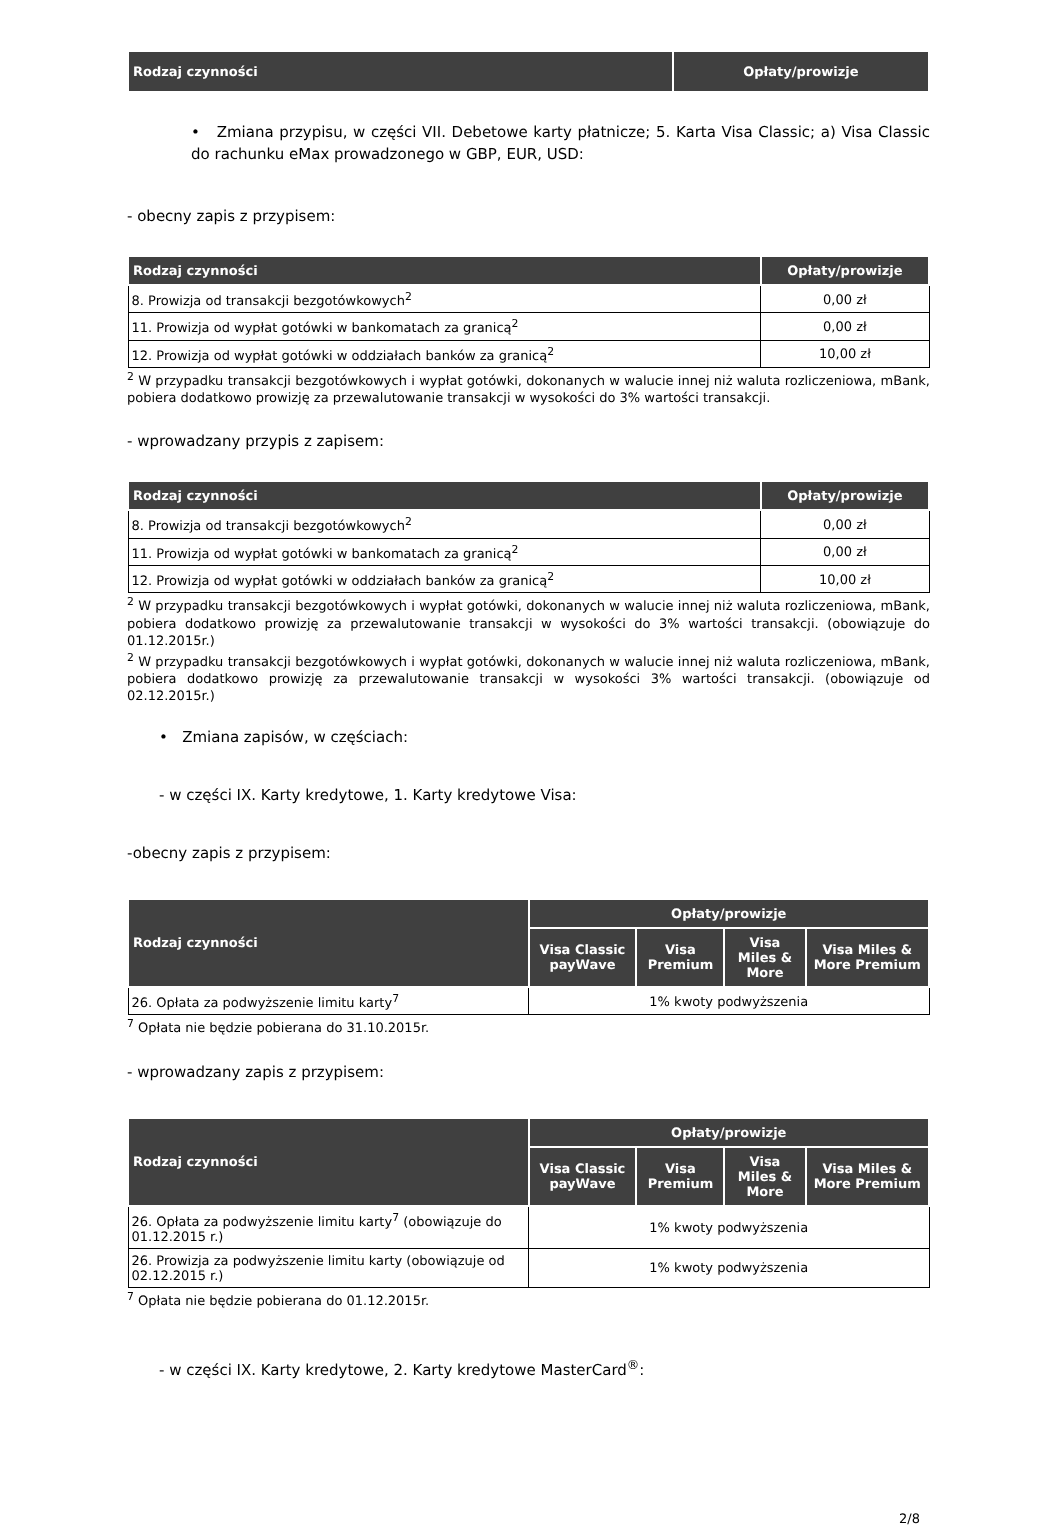| Rodzaj czynności | Opłaty/prowizje |
| --- | --- |
• Zmiana przypisu, w części VII. Debetowe karty płatnicze; 5. Karta Visa Classic; a) Visa Classic do rachunku eMax prowadzonego w GBP, EUR, USD:
- obecny zapis z przypisem:
| Rodzaj czynności | Opłaty/prowizje |
| --- | --- |
| 8. Prowizja od transakcji bezgotówkowych<sup>2</sup> | 0,00 zł |
| 11. Prowizja od wypłat gotówki w bankomatach za granicą<sup>2</sup> | 0,00 zł |
| 12. Prowizja od wypłat gotówki w oddziałach banków za granicą<sup>2</sup> | 10,00 zł |
<sup>2</sup> W przypadku transakcji bezgotówkowych i wypłat gotówki, dokonanych w walucie innej niż waluta rozliczeniowa, mBank, pobiera dodatkowo prowizję za przewalutowanie transakcji w wysokości do 3% wartości transakcji.
- wprowadzany przypis z zapisem:
| Rodzaj czynności | Opłaty/prowizje |
| --- | --- |
| 8. Prowizja od transakcji bezgotówkowych<sup>2</sup> | 0,00 zł |
| 11. Prowizja od wypłat gotówki w bankomatach za granicą<sup>2</sup> | 0,00 zł |
| 12. Prowizja od wypłat gotówki w oddziałach banków za granicą<sup>2</sup> | 10,00 zł |
<sup>2</sup> W przypadku transakcji bezgotówkowych i wypłat gotówki, dokonanych w walucie innej niż waluta rozliczeniowa, mBank, pobiera dodatkowo prowizję za przewalutowanie transakcji w wysokości do 3% wartości transakcji. (obowiązuje do 01.12.2015r.)
<sup>2</sup> W przypadku transakcji bezgotówkowych i wypłat gotówki, dokonanych w walucie innej niż waluta rozliczeniowa, mBank, pobiera dodatkowo prowizję za przewalutowanie transakcji w wysokości 3% wartości transakcji. (obowiązuje od 02.12.2015r.)
• Zmiana zapisów, w częściach:
- w części IX. Karty kredytowe, 1. Karty kredytowe Visa:
-obecny zapis z przypisem:
| Rodzaj czynności | Opłaty/prowizje | | | |
| --- | --- | --- | --- | --- |
| | Visa Classic payWave | Visa Premium | Visa Miles & More | Visa Miles & More Premium |
| 26. Opłata za podwyższenie limitu karty<sup>7</sup> | 1% kwoty podwyższenia | | | |
<sup>7</sup> Opłata nie będzie pobierana do 31.10.2015r.
- wprowadzany zapis z przypisem:
| Rodzaj czynności | Opłaty/prowizje | | | |
| --- | --- | --- | --- | --- |
| | Visa Classic payWave | Visa Premium | Visa Miles & More | Visa Miles & More Premium |
| 26. Opłata za podwyższenie limitu karty<sup>7</sup> (obowiązuje do 01.12.2015 r.) | 1% kwoty podwyższenia | | | |
| 26. Prowizja za podwyższenie limitu karty (obowiązuje od 02.12.2015 r.) | 1% kwoty podwyższenia | | | |
<sup>7</sup> Opłata nie będzie pobierana do 01.12.2015r.
- w części IX. Karty kredytowe, 2. Karty kredytowe MasterCard<sup>®</sup>:
2/8